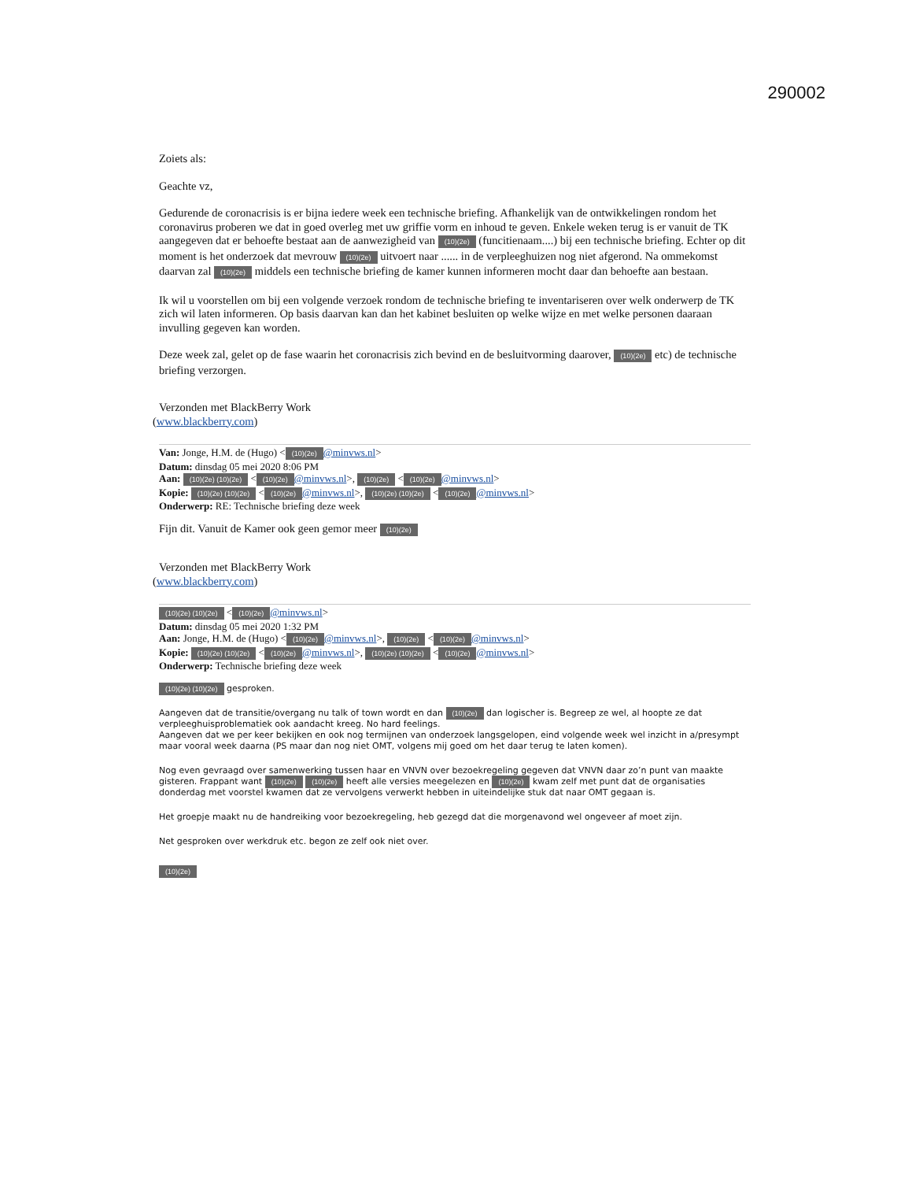290002
Zoiets als:
Geachte vz,
Gedurende de coronacrisis is er bijna iedere week een technische briefing. Afhankelijk van de ontwikkelingen rondom het coronavirus proberen we dat in goed overleg met uw griffie vorm en inhoud te geven. Enkele weken terug is er vanuit de TK aangegeven dat er behoefte bestaat aan de aanwezigheid van (10)(2e) (funcitienaam....) bij een technische briefing. Echter op dit moment is het onderzoek dat mevrouw (10)(2e) uitvoert naar ...... in de verpleeghuizen nog niet afgerond. Na ommekomst daarvan zal (10)(2e) middels een technische briefing de kamer kunnen informeren mocht daar dan behoefte aan bestaan.
Ik wil u voorstellen om bij een volgende verzoek rondom de technische briefing te inventariseren over welk onderwerp de TK zich wil laten informeren. Op basis daarvan kan dan het kabinet besluiten op welke wijze en met welke personen daaraan invulling gegeven kan worden.
Deze week zal, gelet op de fase waarin het coronacrisis zich bevind en de besluitvorming daarover, (10)(2e) etc) de technische briefing verzorgen.
Verzonden met BlackBerry Work
(www.blackberry.com)
Van: Jonge, H.M. de (Hugo) < (10)(2e) @minvws.nl>
Datum: dinsdag 05 mei 2020 8:06 PM
Aan: (10)(2e) (10)(2e) < (10)(2e) @minvws.nl>, (10)(2e) < (10)(2e) @minvws.nl>
Kopie: (10)(2e) (10)(2e) < (10)(2e) @minvws.nl>, (10)(2e) (10)(2e) < (10)(2e) @minvws.nl>
Onderwerp: RE: Technische briefing deze week
Fijn dit. Vanuit de Kamer ook geen gemor meer (10)(2e)
Verzonden met BlackBerry Work
(www.blackberry.com)
(10)(2e) (10)(2e) < (10)(2e) @minvws.nl>
Datum: dinsdag 05 mei 2020 1:32 PM
Aan: Jonge, H.M. de (Hugo) < (10)(2e) @minvws.nl>, (10)(2e) < (10)(2e) @minvws.nl>
Kopie: (10)(2e) (10)(2e) < (10)(2e) @minvws.nl>, (10)(2e) (10)(2e) < (10)(2e) @minvws.nl>
Onderwerp: Technische briefing deze week
(10)(2e) (10)(2e) gesproken.
Aangeven dat de transitie/overgang nu talk of town wordt en dan (10)(2e) dan logischer is. Begreep ze wel, al hoopte ze dat verpleeghuisproblematiek ook aandacht kreeg. No hard feelings.
Aangeven dat we per keer bekijken en ook nog termijnen van onderzoek langsgelopen, eind volgende week wel inzicht in a/presympt maar vooral week daarna (PS maar dan nog niet OMT, volgens mij goed om het daar terug te laten komen).
Nog even gevraagd over samenwerking tussen haar en VNVN over bezoekregeling gegeven dat VNVN daar zo’n punt van maakte gisteren. Frappant want (10)(2e) (10)(2e) heeft alle versies meegelezen en (10)(2e) kwam zelf met punt dat de organisaties donderdag met voorstel kwamen dat ze vervolgens verwerkt hebben in uiteindelijke stuk dat naar OMT gegaan is.
Het groepje maakt nu de handreiking voor bezoekregeling, heb gezegd dat die morgenavond wel ongeveer af moet zijn.
Net gesproken over werkdruk etc. begon ze zelf ook niet over.
(10)(2e)